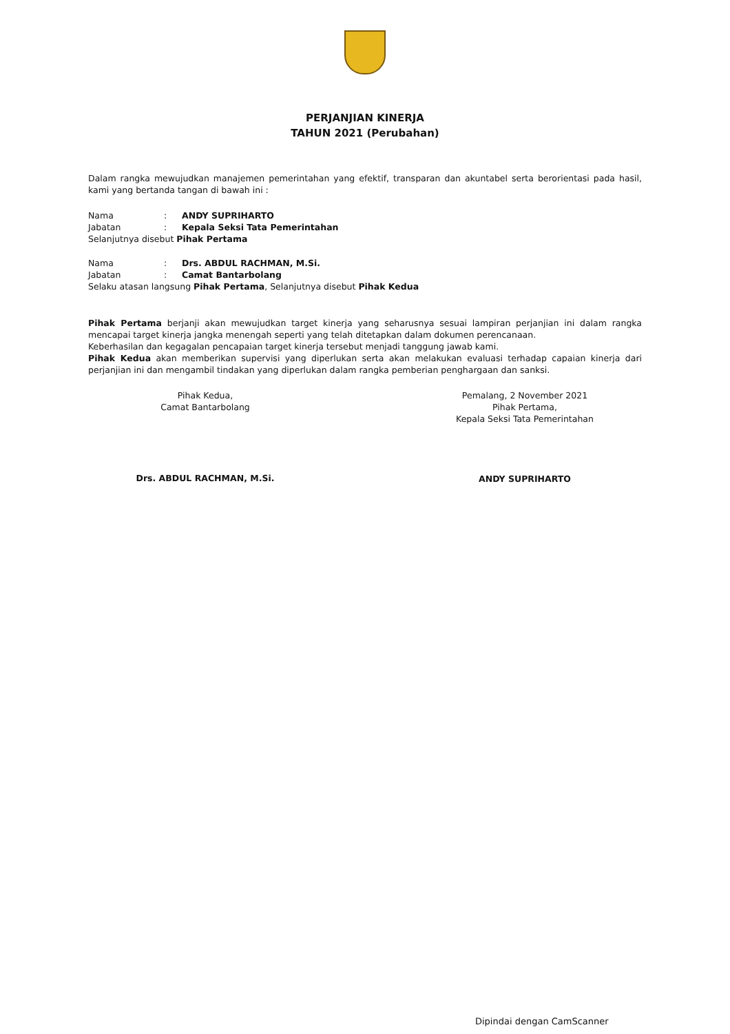PERJANJIAN KINERJA
TAHUN 2021 (Perubahan)
Dalam rangka mewujudkan manajemen pemerintahan yang efektif, transparan dan akuntabel serta berorientasi pada hasil, kami yang bertanda tangan di bawah ini :
Nama: ANDY SUPRIHARTO
Jabatan: Kepala Seksi Tata Pemerintahan
Selanjutnya disebut Pihak Pertama
Nama: Drs. ABDUL RACHMAN, M.Si.
Jabatan: Camat Bantarbolang
Selaku atasan langsung Pihak Pertama, Selanjutnya disebut Pihak Kedua
Pihak Pertama berjanji akan mewujudkan target kinerja yang seharusnya sesuai lampiran perjanjian ini dalam rangka mencapai target kinerja jangka menengah seperti yang telah ditetapkan dalam dokumen perencanaan.
Keberhasilan dan kegagalan pencapaian target kinerja tersebut menjadi tanggung jawab kami.
Pihak Kedua akan memberikan supervisi yang diperlukan serta akan melakukan evaluasi terhadap capaian kinerja dari perjanjian ini dan mengambil tindakan yang diperlukan dalam rangka pemberian penghargaan dan sanksi.
Pihak Kedua,
Camat Bantarbolang
Drs. ABDUL RACHMAN, M.Si.
Pemalang, 2 November 2021
Pihak Pertama,
Kepala Seksi Tata Pemerintahan
ANDY SUPRIHARTO
Dipindai dengan CamScanner